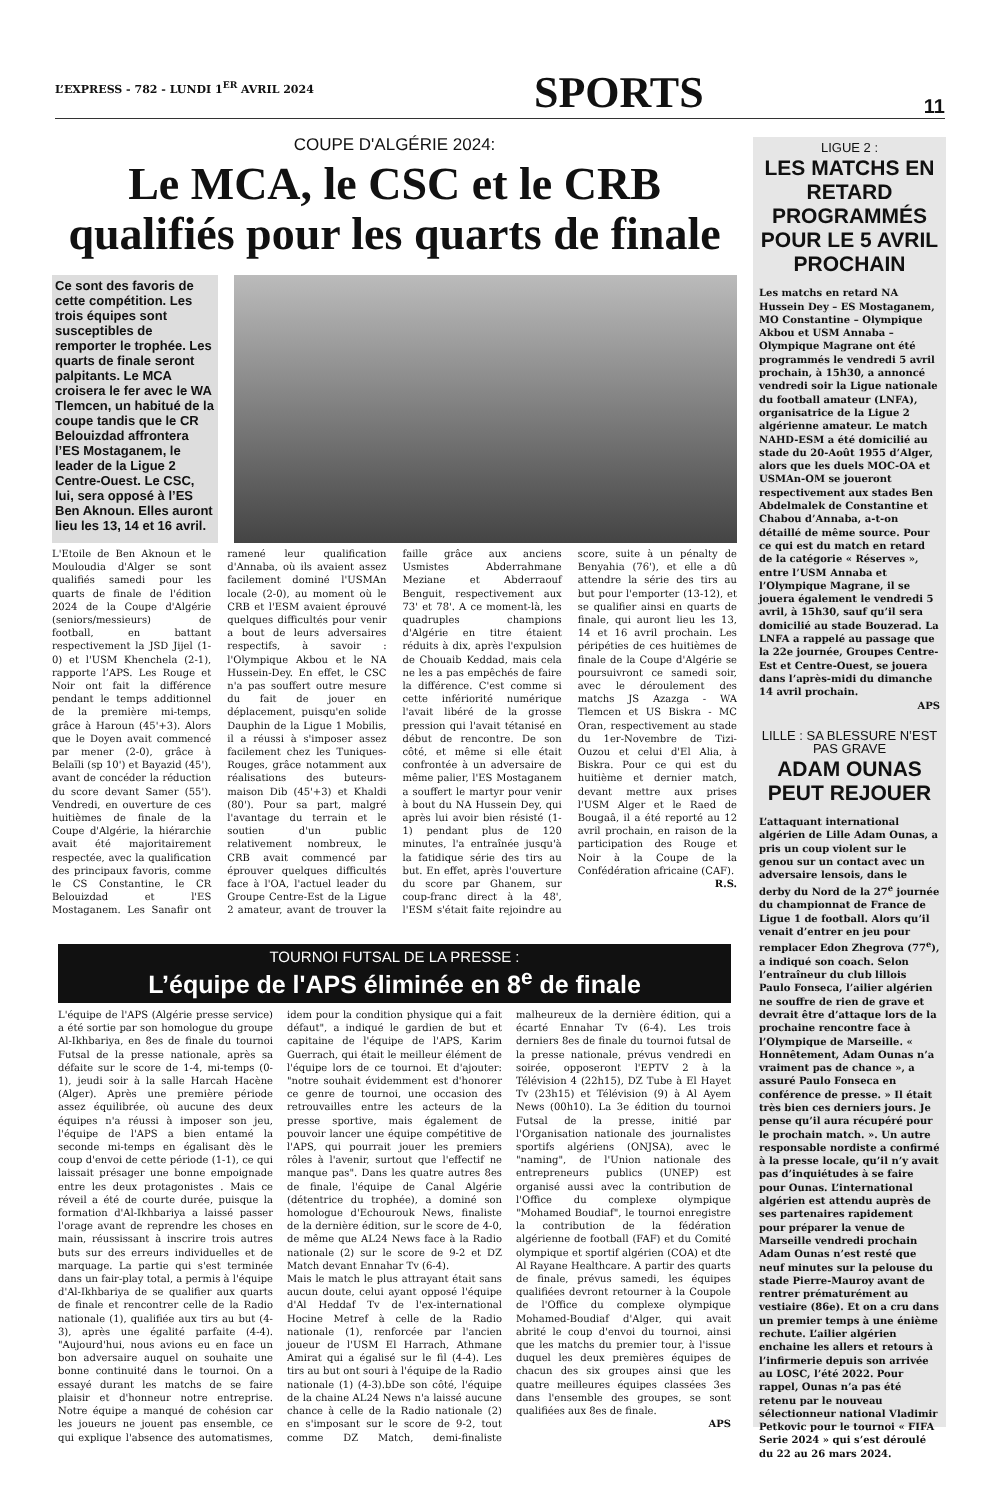L’EXPRESS - 782 - LUNDI 1<sup>ER</sup> AVRIL 2024 SPORTS 11
COUPE D'ALGÉRIE 2024:
Le MCA, le CSC et le CRB qualifiés pour les quarts de finale
Ce sont des favoris de cette compétition. Les trois équipes sont susceptibles de remporter le trophée. Les quarts de finale seront palpitants. Le MCA croisera le fer avec le WA Tlemcen, un habitué de la coupe tandis que le CR Belouizdad affrontera l’ES Mostaganem, le leader de la Ligue 2 Centre-Ouest. Le CSC, lui, sera opposé à l’ES Ben Aknoun. Elles auront lieu les 13, 14 et 16 avril.
L'Etoile de Ben Aknoun et le Mouloudia d'Alger se sont qualifiés samedi pour les quarts de finale de l'édition 2024 de la Coupe d'Algérie (seniors/messieurs) de football, en battant respectivement la JSD Jijel (1-0) et l'USM Khenchela (2-1), rapporte l’APS. Les Rouge et Noir ont fait la différence pendant le temps additionnel de la première mi-temps, grâce à Haroun (45'+3). Alors que le Doyen avait commencé par mener (2-0), grâce à Belaïli (sp 10') et Bayazid (45'), avant de concéder la réduction du score devant Samer (55'). Vendredi, en ouverture de ces huitièmes de finale de la Coupe d'Algérie, la hiérarchie avait été majoritairement respectée, avec la qualification des principaux favoris, comme le CS Constantine, le CR Belouizdad et l'ES Mostaganem. Les Sanafir ont ramené leur qualification d'Annaba, où ils avaient assez facilement dominé l'USMAn locale (2-0), au moment où le CRB et l'ESM avaient éprouvé quelques difficultés pour venir a bout de leurs adversaires respectifs, à savoir : l'Olympique Akbou et le NA Hussein-Dey. En effet, le CSC n'a pas souffert outre mesure du fait de jouer en déplacement, puisqu'en solide Dauphin de la Ligue 1 Mobilis, il a réussi à s'imposer assez facilement chez les Tuniques-Rouges, grâce notamment aux réalisations des buteurs-maison Dib (45'+3) et Khaldi (80'). Pour sa part, malgré l'avantage du terrain et le soutien d'un public relativement nombreux, le CRB avait commencé par éprouver quelques difficultés face à l'OA, l'actuel leader du Groupe Centre-Est de la Ligue 2 amateur, avant de trouver la faille grâce aux anciens Usmistes Abderrahmane Meziane et Abderraouf Benguit, respectivement aux 73' et 78'. A ce moment-là, les quadruples champions d'Algérie en titre étaient réduits à dix, après l'expulsion de Chouaib Keddad, mais cela ne les a pas empêchés de faire la différence. C'est comme si cette infériorité numérique l'avait libéré de la grosse pression qui l'avait tétanisé en début de rencontre. De son côté, et même si elle était confrontée à un adversaire de même palier, l'ES Mostaganem a souffert le martyr pour venir à bout du NA Hussein Dey, qui après lui avoir bien résisté (1-1) pendant plus de 120 minutes, l'a entraînée jusqu'à la fatidique série des tirs au but. En effet, après l'ouverture du score par Ghanem, sur coup-franc direct à la 48', l'ESM s'était faite rejoindre au score, suite à un pénalty de Benyahia (76'), et elle a dû attendre la série des tirs au but pour l'emporter (13-12), et se qualifier ainsi en quarts de finale, qui auront lieu les 13, 14 et 16 avril prochain. Les péripéties de ces huitièmes de finale de la Coupe d'Algérie se poursuivront ce samedi soir, avec le déroulement des matchs JS Azazga - WA Tlemcen et US Biskra - MC Oran, respectivement au stade du 1er-Novembre de Tizi-Ouzou et celui d'El Alia, à Biskra. Pour ce qui est du huitième et dernier match, devant mettre aux prises l'USM Alger et le Raed de Bougaâ, il a été reporté au 12 avril prochain, en raison de la participation des Rouge et Noir à la Coupe de la Confédération africaine (CAF).
R.S.
LIGUE 2 :
LES MATCHS EN RETARD PROGRAMMÉS POUR LE 5 AVRIL PROCHAIN
Les matchs en retard NA Hussein Dey – ES Mostaganem, MO Constantine – Olympique Akbou et USM Annaba – Olympique Magrane ont été programmés le vendredi 5 avril prochain, à 15h30, a annoncé vendredi soir la Ligue nationale du football amateur (LNFA), organisatrice de la Ligue 2 algérienne amateur. Le match NAHD-ESM a été domicilié au stade du 20-Août 1955 d’Alger, alors que les duels MOC-OA et USMAn-OM se joueront respectivement aux stades Ben Abdelmalek de Constantine et Chabou d’Annaba, a-t-on détaillé de même source. Pour ce qui est du match en retard de la catégorie « Réserves », entre l’USM Annaba et l’Olympique Magrane, il se jouera également le vendredi 5 avril, à 15h30, sauf qu’il sera domicilié au stade Bouzerad. La LNFA a rappelé au passage que la 22e journée, Groupes Centre-Est et Centre-Ouest, se jouera dans l’après-midi du dimanche 14 avril prochain.
APS
LILLE : SA BLESSURE N’EST PAS GRAVE
ADAM OUNAS PEUT REJOUER
L’attaquant international algérien de Lille Adam Ounas, a pris un coup violent sur le genou sur un contact avec un adversaire lensois, dans le derby du Nord de la 27<sup>e</sup> journée du championnat de France de Ligue 1 de football. Alors qu’il venait d’entrer en jeu pour remplacer Edon Zhegrova (77<sup>e</sup>), a indiqué son coach. Selon l’entraîneur du club lillois Paulo Fonseca, l’ailier algérien ne souffre de rien de grave et devrait être d’attaque lors de la prochaine rencontre face à l’Olympique de Marseille. « Honnêtement, Adam Ounas n’a vraiment pas de chance », a assuré Paulo Fonseca en conférence de presse. » Il était très bien ces derniers jours. Je pense qu’il aura récupéré pour le prochain match. ». Un autre responsable nordiste a confirmé à la presse locale, qu’il n’y avait pas d’inquiétudes à se faire pour Ounas. L’international algérien est attendu auprès de ses partenaires rapidement pour préparer la venue de Marseille vendredi prochain Adam Ounas n’est resté que neuf minutes sur la pelouse du stade Pierre-Mauroy avant de rentrer prématurément au vestiaire (86e). Et on a cru dans un premier temps à une énième rechute. L’ailier algérien enchaine les allers et retours à l’infirmerie depuis son arrivée au LOSC, l’été 2022. Pour rappel, Ounas n’a pas été retenu par le nouveau sélectionneur national Vladimir Petkovic pour le tournoi « FIFA Serie 2024 » qui s’est déroulé du 22 au 26 mars 2024.
TOURNOI FUTSAL DE LA PRESSE :
L’équipe de l'APS éliminée en 8<sup>e</sup> de finale
L'équipe de l'APS (Algérie presse service) a été sortie par son homologue du groupe Al-Ikhbariya, en 8es de finale du tournoi Futsal de la presse nationale, après sa défaite sur le score de 1-4, mi-temps (0-1), jeudi soir à la salle Harcah Hacène (Alger). Après une première période assez équilibrée, où aucune des deux équipes n'a réussi à imposer son jeu, l'équipe de l'APS a bien entamé la seconde mi-temps en égalisant dès le coup d'envoi de cette période (1-1), ce qui laissait présager une bonne empoignade entre les deux protagonistes . Mais ce réveil a été de courte durée, puisque la formation d'Al-Ikhbariya a laissé passer l'orage avant de reprendre les choses en main, réussissant à inscrire trois autres buts sur des erreurs individuelles et de marquage. La partie qui s'est terminée dans un fair-play total, a permis à l'équipe d'Al-Ikhbariya de se qualifier aux quarts de finale et rencontrer celle de la Radio nationale (1), qualifiée aux tirs au but (4-3), après une égalité parfaite (4-4). "Aujourd'hui, nous avions eu en face un bon adversaire auquel on souhaite une bonne continuité dans le tournoi. On a essayé durant les matchs de se faire plaisir et d'honneur notre entreprise. Notre équipe a manqué de cohésion car les joueurs ne jouent pas ensemble, ce qui explique l'absence des automatismes, idem pour la condition physique qui a fait défaut", a indiqué le gardien de but et capitaine de l'équipe de l'APS, Karim Guerrach, qui était le meilleur élément de l'équipe lors de ce tournoi. Et d'ajouter: "notre souhait évidemment est d'honorer ce genre de tournoi, une occasion des retrouvailles entre les acteurs de la presse sportive, mais également de pouvoir lancer une équipe compétitive de l'APS, qui pourrait jouer les premiers rôles à l'avenir, surtout que l'effectif ne manque pas". Dans les quatre autres 8es de finale, l'équipe de Canal Algérie (détentrice du trophée), a dominé son homologue d'Echourouk News, finaliste de la dernière édition, sur le score de 4-0, de même que AL24 News face à la Radio nationale (2) sur le score de 9-2 et DZ Match devant Ennahar Tv (6-4).
Mais le match le plus attrayant était sans aucun doute, celui ayant opposé l'équipe d'Al Heddaf Tv de l'ex-international Hocine Metref à celle de la Radio nationale (1), renforcée par l'ancien joueur de l'USM El Harrach, Athmane Amirat qui a égalisé sur le fil (4-4). Les tirs au but ont souri à l'équipe de la Radio nationale (1) (4-3).bDe son côté, l'équipe de la chaine AL24 News n'a laissé aucune chance à celle de la Radio nationale (2) en s'imposant sur le score de 9-2, tout comme DZ Match, demi-finaliste malheureux de la dernière édition, qui a écarté Ennahar Tv (6-4). Les trois derniers 8es de finale du tournoi futsal de la presse nationale, prévus vendredi en soirée, opposeront l'EPTV 2 à la Télévision 4 (22h15), DZ Tube à El Hayet Tv (23h15) et Télévision (9) à Al Ayem News (00h10). La 3e édition du tournoi Futsal de la presse, initié par l'Organisation nationale des journalistes sportifs algériens (ONJSA), avec le "naming", de l'Union nationale des entrepreneurs publics (UNEP) est organisé aussi avec la contribution de l'Office du complexe olympique "Mohamed Boudiaf", le tournoi enregistre la contribution de la fédération algérienne de football (FAF) et du Comité olympique et sportif algérien (COA) et dte Al Rayane Healthcare. A partir des quarts de finale, prévus samedi, les équipes qualifiées devront retourner à la Coupole de l'Office du complexe olympique Mohamed-Boudiaf d'Alger, qui avait abrité le coup d'envoi du tournoi, ainsi que les matchs du premier tour, à l'issue duquel les deux premières équipes de chacun des six groupes ainsi que les quatre meilleures équipes classées 3es dans l'ensemble des groupes, se sont qualifiées aux 8es de finale.
APS